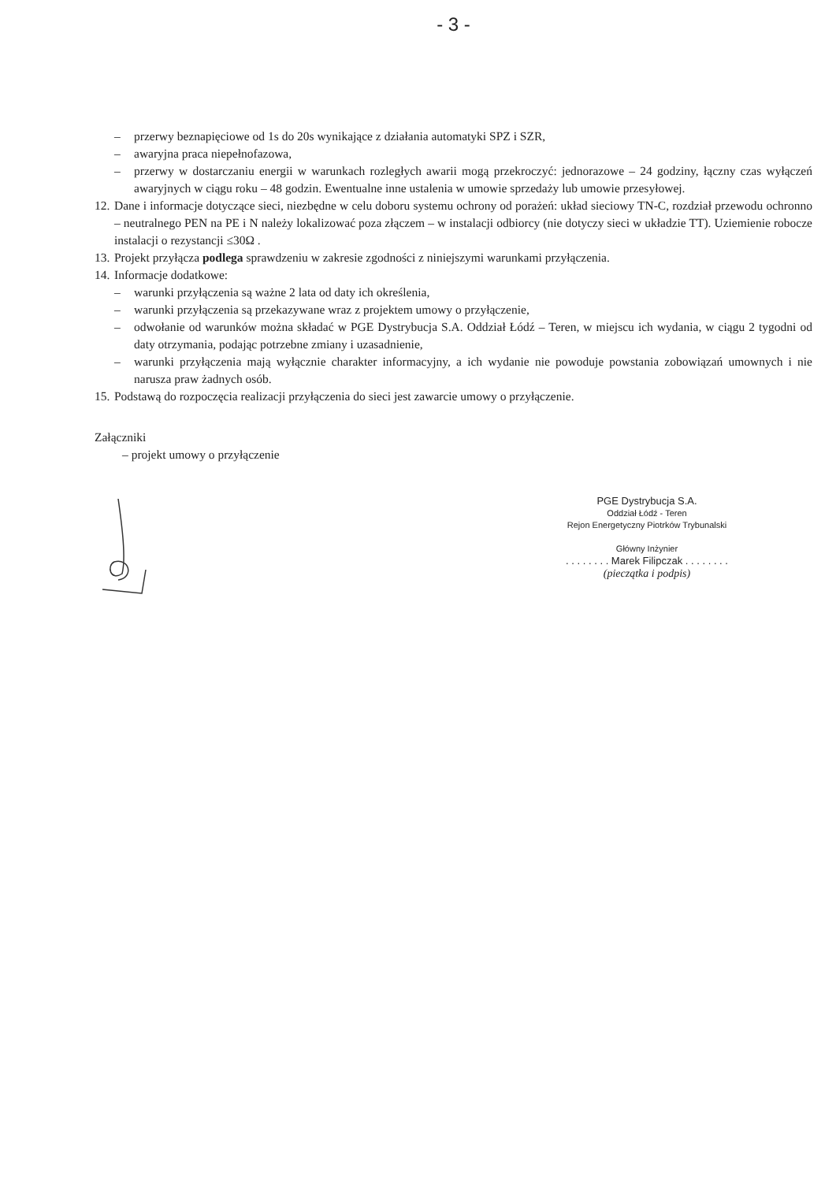- 3 -
– przerwy beznapięciowe od 1s do 20s wynikające z działania automatyki SPZ i SZR,
– awaryjna praca niepełnofazowa,
– przerwy w dostarczaniu energii w warunkach rozległych awarii mogą przekroczyć: jednorazowe – 24 godziny, łączny czas wyłączeń awaryjnych w ciągu roku – 48 godzin. Ewentualne inne ustalenia w umowie sprzedaży lub umowie przesyłowej.
12.
Dane i informacje dotyczące sieci, niezbędne w celu doboru systemu ochrony od porażeń: układ sieciowy TN-C, rozdział przewodu ochronno – neutralnego PEN na PE i N należy lokalizować poza złączem – w instalacji odbiorcy (nie dotyczy sieci w układzie TT). Uziemienie robocze instalacji o rezystancji ≤30Ω .
13.
Projekt przyłącza podlega sprawdzeniu w zakresie zgodności z niniejszymi warunkami przyłączenia.
14.
Informacje dodatkowe:
– warunki przyłączenia są ważne 2 lata od daty ich określenia,
– warunki przyłączenia są przekazywane wraz z projektem umowy o przyłączenie,
– odwołanie od warunków można składać w PGE Dystrybucja S.A. Oddział Łódź – Teren, w miejscu ich wydania, w ciągu 2 tygodni od daty otrzymania, podając potrzebne zmiany i uzasadnienie,
– warunki przyłączenia mają wyłącznie charakter informacyjny, a ich wydanie nie powoduje powstania zobowiązań umownych i nie narusza praw żadnych osób.
15.
Podstawą do rozpoczęcia realizacji przyłączenia do sieci jest zawarcie umowy o przyłączenie.
Załączniki
– projekt umowy o przyłączenie
PGE Dystrybucja S.A.
Oddział Łódź - Teren
Rejon Energetyczny Piotrków Trybunalski
Główny Inżynier
. . . . . . . . Marek Filipczak . . . . . . . .
(pieczątka i podpis)